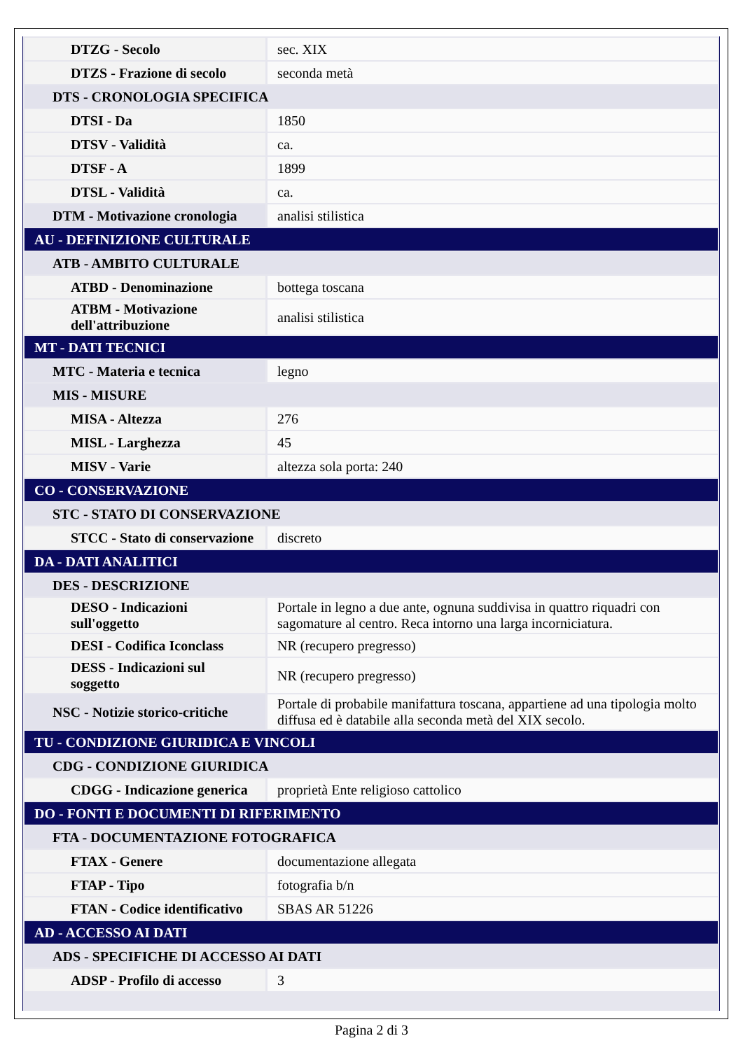| DTZG - Secolo | sec. XIX |
| DTZS - Frazione di secolo | seconda metà |
| DTS - CRONOLOGIA SPECIFICA | |
| DTSI - Da | 1850 |
| DTSV - Validità | ca. |
| DTSF - A | 1899 |
| DTSL - Validità | ca. |
| DTM - Motivazione cronologia | analisi stilistica |
| AU - DEFINIZIONE CULTURALE | |
| ATB - AMBITO CULTURALE | |
| ATBD - Denominazione | bottega toscana |
| ATBM - Motivazione dell'attribuzione | analisi stilistica |
| MT - DATI TECNICI | |
| MTC - Materia e tecnica | legno |
| MIS - MISURE | |
| MISA - Altezza | 276 |
| MISL - Larghezza | 45 |
| MISV - Varie | altezza sola porta: 240 |
| CO - CONSERVAZIONE | |
| STC - STATO DI CONSERVAZIONE | |
| STCC - Stato di conservazione | discreto |
| DA - DATI ANALITICI | |
| DES - DESCRIZIONE | |
| DESO - Indicazioni sull'oggetto | Portale in legno a due ante, ognuna suddivisa in quattro riquadri con sagomature al centro. Reca intorno una larga incorniciatura. |
| DESI - Codifica Iconclass | NR (recupero pregresso) |
| DESS - Indicazioni sul soggetto | NR (recupero pregresso) |
| NSC - Notizie storico-critiche | Portale di probabile manifattura toscana, appartiene ad una tipologia molto diffusa ed è databile alla seconda metà del XIX secolo. |
| TU - CONDIZIONE GIURIDICA E VINCOLI | |
| CDG - CONDIZIONE GIURIDICA | |
| CDGG - Indicazione generica | proprietà Ente religioso cattolico |
| DO - FONTI E DOCUMENTI DI RIFERIMENTO | |
| FTA - DOCUMENTAZIONE FOTOGRAFICA | |
| FTAX - Genere | documentazione allegata |
| FTAP - Tipo | fotografia b/n |
| FTAN - Codice identificativo | SBAS AR 51226 |
| AD - ACCESSO AI DATI | |
| ADS - SPECIFICHE DI ACCESSO AI DATI | |
| ADSP - Profilo di accesso | 3 |
Pagina 2 di 3